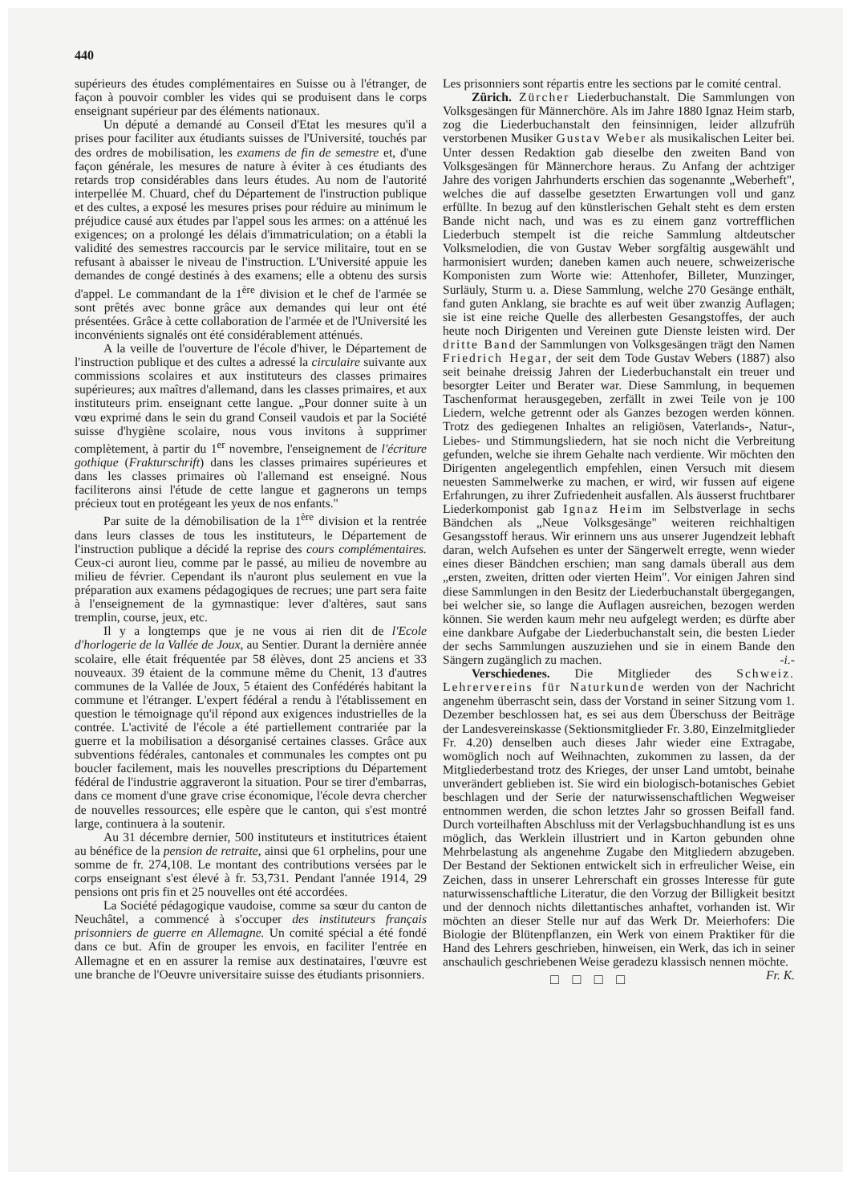440
supérieurs des études complémentaires en Suisse ou à l'étranger, de façon à pouvoir combler les vides qui se produisent dans le corps enseignant supérieur par des éléments nationaux.
Un député a demandé au Conseil d'Etat les mesures qu'il a prises pour faciliter aux étudiants suisses de l'Université, touchés par des ordres de mobilisation, les examens de fin de semestre et, d'une façon générale, les mesures de nature à éviter à ces étudiants des retards trop considérables dans leurs études. Au nom de l'autorité interpellée M. Chuard, chef du Département de l'instruction publique et des cultes, a exposé les mesures prises pour réduire au minimum le préjudice causé aux études par l'appel sous les armes: on a atténué les exigences; on a prolongé les délais d'immatriculation; on a établi la validité des semestres raccourcis par le service militaire, tout en se refusant à abaisser le niveau de l'instruction. L'Université appuie les demandes de congé destinés à des examens; elle a obtenu des sursis d'appel. Le commandant de la 1<sup>ère</sup> division et le chef de l'armée se sont prêtés avec bonne grâce aux demandes qui leur ont été présentées. Grâce à cette collaboration de l'armée et de l'Université les inconvénients signalés ont été considérablement atténués.
A la veille de l'ouverture de l'école d'hiver, le Département de l'instruction publique et des cultes a adressé la circulaire suivante aux commissions scolaires et aux instituteurs des classes primaires supérieures; aux maîtres d'allemand, dans les classes primaires, et aux instituteurs prim. enseignant cette langue. „Pour donner suite à un vœu exprimé dans le sein du grand Conseil vaudois et par la Société suisse d'hygiène scolaire, nous vous invitons à supprimer complètement, à partir du 1<sup>er</sup> novembre, l'enseignement de l'écriture gothique (Frakturschrift) dans les classes primaires supérieures et dans les classes primaires où l'allemand est enseigné. Nous faciliterons ainsi l'étude de cette langue et gagnerons un temps précieux tout en protégeant les yeux de nos enfants."
Par suite de la démobilisation de la 1<sup>ère</sup> division et la rentrée dans leurs classes de tous les instituteurs, le Département de l'instruction publique a décidé la reprise des cours complémentaires. Ceux-ci auront lieu, comme par le passé, au milieu de novembre au milieu de février. Cependant ils n'auront plus seulement en vue la préparation aux examens pédagogiques de recrues; une part sera faite à l'enseignement de la gymnastique: lever d'altères, saut sans tremplin, course, jeux, etc.
Il y a longtemps que je ne vous ai rien dit de l'Ecole d'horlogerie de la Vallée de Joux, au Sentier. Durant la dernière année scolaire, elle était fréquentée par 58 élèves, dont 25 anciens et 33 nouveaux. 39 étaient de la commune même du Chenit, 13 d'autres communes de la Vallée de Joux, 5 étaient des Confédérés habitant la commune et l'étranger. L'expert fédéral a rendu à l'établissement en question le témoignage qu'il répond aux exigences industrielles de la contrée. L'activité de l'école a été partiellement contrariée par la guerre et la mobilisation a désorganisé certaines classes. Grâce aux subventions fédérales, cantonales et communales les comptes ont pu boucler facilement, mais les nouvelles prescriptions du Département fédéral de l'industrie aggraveront la situation. Pour se tirer d'embarras, dans ce moment d'une grave crise économique, l'école devra chercher de nouvelles ressources; elle espère que le canton, qui s'est montré large, continuera à la soutenir.
Au 31 décembre dernier, 500 instituteurs et institutrices étaient au bénéfice de la pension de retraite, ainsi que 61 orphelins, pour une somme de fr. 274,108. Le montant des contributions versées par le corps enseignant s'est élevé à fr. 53,731. Pendant l'année 1914, 29 pensions ont pris fin et 25 nouvelles ont été accordées.
La Société pédagogique vaudoise, comme sa sœur du canton de Neuchâtel, a commencé à s'occuper des instituteurs français prisonniers de guerre en Allemagne. Un comité spécial a été fondé dans ce but. Afin de grouper les envois, en faciliter l'entrée en Allemagne et en en assurer la remise aux destinataires, l'œuvre est une branche de l'Oeuvre universitaire suisse des étudiants prisonniers.
Les prisonniers sont répartis entre les sections par le comité central.
Zürich. Zürcher Liederbuchanstalt. Die Sammlungen von Volksgesängen für Männerchöre. Als im Jahre 1880 Ignaz Heim starb, zog die Liederbuchanstalt den feinsinnigen, leider allzufrüh verstorbenen Musiker Gustav Weber als musikalischen Leiter bei. Unter dessen Redaktion gab dieselbe den zweiten Band von Volksgesängen für Männerchore heraus. Zu Anfang der achtziger Jahre des vorigen Jahrhunderts erschien das sogenannte „Weberheft", welches die auf dasselbe gesetzten Erwartungen voll und ganz erfüllte. In bezug auf den künstlerischen Gehalt steht es dem ersten Bande nicht nach, und was es zu einem ganz vortrefflichen Liederbuch stempelt ist die reiche Sammlung altdeutscher Volksmelodien, die von Gustav Weber sorgfältig ausgewählt und harmonisiert wurden; daneben kamen auch neuere, schweizerische Komponisten zum Worte wie: Attenhofer, Billeter, Munzinger, Surläuly, Sturm u. a. Diese Sammlung, welche 270 Gesänge enthält, fand guten Anklang, sie brachte es auf weit über zwanzig Auflagen; sie ist eine reiche Quelle des allerbesten Gesangstoffes, der auch heute noch Dirigenten und Vereinen gute Dienste leisten wird. Der dritte Band der Sammlungen von Volksgesängen trägt den Namen Friedrich Hegar, der seit dem Tode Gustav Webers (1887) also seit beinahe dreissig Jahren der Liederbuchanstalt ein treuer und besorgter Leiter und Berater war. Diese Sammlung, in bequemen Taschenformat herausgegeben, zerfällt in zwei Teile von je 100 Liedern, welche getrennt oder als Ganzes bezogen werden können. Trotz des gediegenen Inhaltes an religiösen, Vaterlands-, Natur-, Liebes- und Stimmungsliedern, hat sie noch nicht die Verbreitung gefunden, welche sie ihrem Gehalte nach verdiente. Wir möchten den Dirigenten angelegentlich empfehlen, einen Versuch mit diesem neuesten Sammelwerke zu machen, er wird, wir fussen auf eigene Erfahrungen, zu ihrer Zufriedenheit ausfallen. Als äusserst fruchtbarer Liederkomponist gab Ignaz Heim im Selbstverlage in sechs Bändchen als „Neue Volksgesänge" weiteren reichhaltigen Gesangsstoff heraus. Wir erinnern uns aus unserer Jugendzeit lebhaft daran, welch Aufsehen es unter der Sängerwelt erregte, wenn wieder eines dieser Bändchen erschien; man sang damals überall aus dem „ersten, zweiten, dritten oder vierten Heim". Vor einigen Jahren sind diese Sammlungen in den Besitz der Liederbuchanstalt übergegangen, bei welcher sie, so lange die Auflagen ausreichen, bezogen werden können. Sie werden kaum mehr neu aufgelegt werden; es dürfte aber eine dankbare Aufgabe der Liederbuchanstalt sein, die besten Lieder der sechs Sammlungen auszuziehen und sie in einem Bande den Sängern zugänglich zu machen. -i.-
Verschiedenes. Die Mitglieder des Schweiz. Lehrervereins für Naturkunde werden von der Nachricht angenehm überrascht sein, dass der Vorstand in seiner Sitzung vom 1. Dezember beschlossen hat, es sei aus dem Überschuss der Beiträge der Landesvereinskasse (Sektionsmitglieder Fr. 3.80, Einzelmitglieder Fr. 4.20) denselben auch dieses Jahr wieder eine Extragabe, womöglich noch auf Weihnachten, zukommen zu lassen, da der Mitgliederbestand trotz des Krieges, der unser Land umtobt, beinahe unverändert geblieben ist. Sie wird ein biologisch-botanisches Gebiet beschlagen und der Serie der naturwissenschaftlichen Wegweiser entnommen werden, die schon letztes Jahr so grossen Beifall fand. Durch vorteilhaften Abschluss mit der Verlagsbuchhandlung ist es uns möglich, das Werklein illustriert und in Karton gebunden ohne Mehrbelastung als angenehme Zugabe den Mitgliedern abzugeben. Der Bestand der Sektionen entwickelt sich in erfreulicher Weise, ein Zeichen, dass in unserer Lehrerschaft ein grosses Interesse für gute naturwissenschaftliche Literatur, die den Vorzug der Billigkeit besitzt und der dennoch nichts dilettantisches anhaftet, vorhanden ist. Wir möchten an dieser Stelle nur auf das Werk Dr. Meierhofers: Die Biologie der Blütenpflanzen, ein Werk von einem Praktiker für die Hand des Lehrers geschrieben, hinweisen, ein Werk, das ich in seiner anschaulich geschriebenen Weise geradezu klassisch nennen möchte. Fr. K.
□ □ □ □